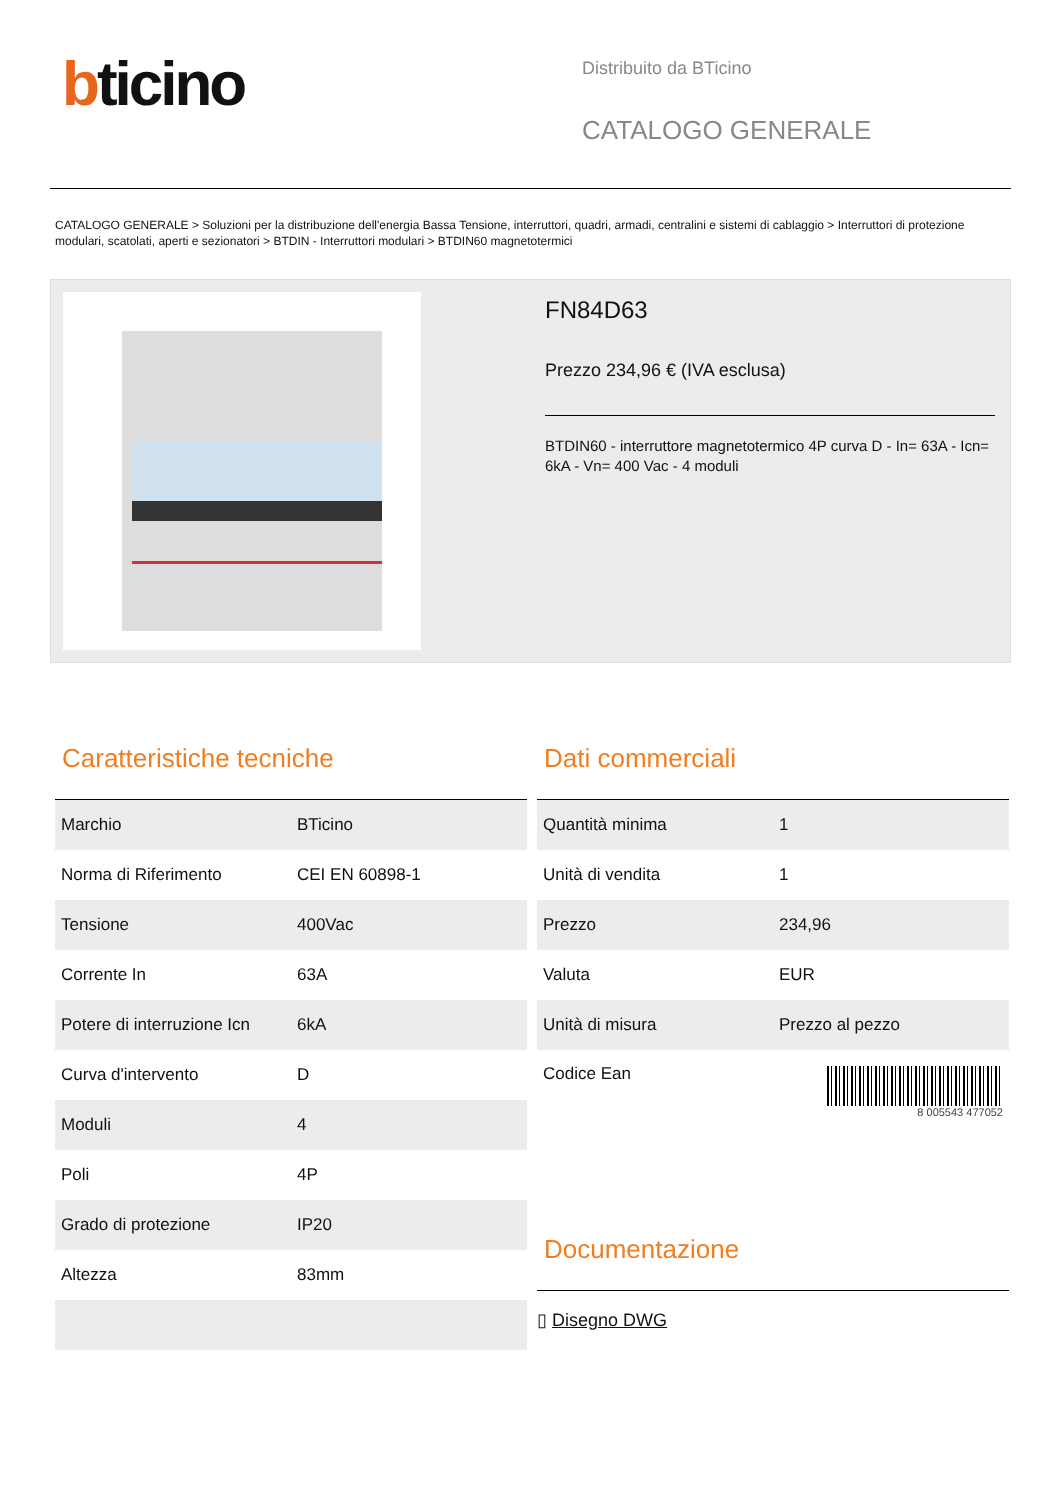bticino
Distribuito da BTicino
CATALOGO GENERALE
CATALOGO GENERALE > Soluzioni per la distribuzione dell'energia Bassa Tensione, interruttori, quadri, armadi, centralini e sistemi di cablaggio > Interruttori di protezione modulari, scatolati, aperti e sezionatori > BTDIN - Interruttori modulari > BTDIN60 magnetotermici
FN84D63
Prezzo 234,96 € (IVA esclusa)
BTDIN60 - interruttore magnetotermico 4P curva D - In= 63A - Icn= 6kA - Vn= 400 Vac - 4 moduli
Caratteristiche tecniche
| Marchio | BTicino |
| Norma di Riferimento | CEI EN 60898-1 |
| Tensione | 400Vac |
| Corrente In | 63A |
| Potere di interruzione Icn | 6kA |
| Curva d'intervento | D |
| Moduli | 4 |
| Poli | 4P |
| Grado di protezione | IP20 |
| Altezza | 83mm |
Dati commerciali
| Quantità minima | 1 |
| Unità di vendita | 1 |
| Prezzo | 234,96 |
| Valuta | EUR |
| Unità di misura | Prezzo al pezzo |
| Codice Ean | 8 005543 477052 |
Documentazione
▯ Disegno DWG